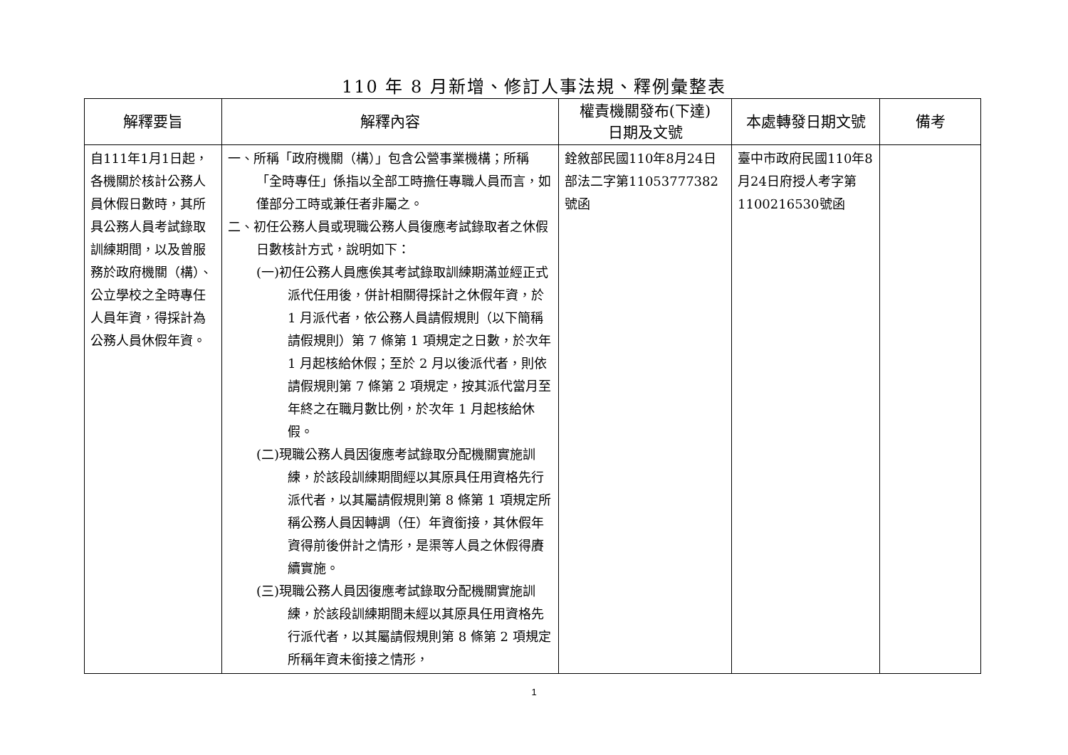110 年 8 月新增、修訂人事法規、釋例彙整表
| 解釋要旨 | 解釋內容 | 權責機關發布(下達) 日期及文號 | 本處轉發日期文號 | 備考 |
| --- | --- | --- | --- | --- |
| 自111年1月1日起，各機關於核計公務人員休假日數時，其所具公務人員考試錄取訓練期間，以及曾服務於政府機關（構）、公立學校之全時專任人員年資，得採計為公務人員休假年資。 | 一、所稱「政府機關（構）」包含公營事業機構；所稱「全時專任」係指以全部工時擔任專職人員而言，如僅部分工時或兼任者非屬之。 二、初任公務人員或現職公務人員復應考試錄取者之休假日數核計方式，說明如下： (一)初任公務人員應俟其考試錄取訓練期滿並經正式派代任用後，併計相關得採計之休假年資，於 1 月派代者，依公務人員請假規則（以下簡稱請假規則）第 7 條第 1 項規定之日數，於次年 1 月起核給休假；至於 2 月以後派代者，則依請假規則第 7 條第 2 項規定，按其派代當月至年終之在職月數比例，於次年 1 月起核給休假。 (二)現職公務人員因復應考試錄取分配機關實施訓練，於該段訓練期間經以其原具任用資格先行派代者，以其屬請假規則第 8 條第 1 項規定所稱公務人員因轉調（任）年資銜接，其休假年資得前後併計之情形，是渠等人員之休假得賡續實施。 (三)現職公務人員因復應考試錄取分配機關實施訓練，於該段訓練期間未經以其原具任用資格先行派代者，以其屬請假規則第 8 條第 2 項規定所稱年資未銜接之情形， | 銓敘部民國110年8月24日部法二字第11053777382號函 | 臺中市政府民國110年8月24日府授人考字第1100216530號函 | |
1